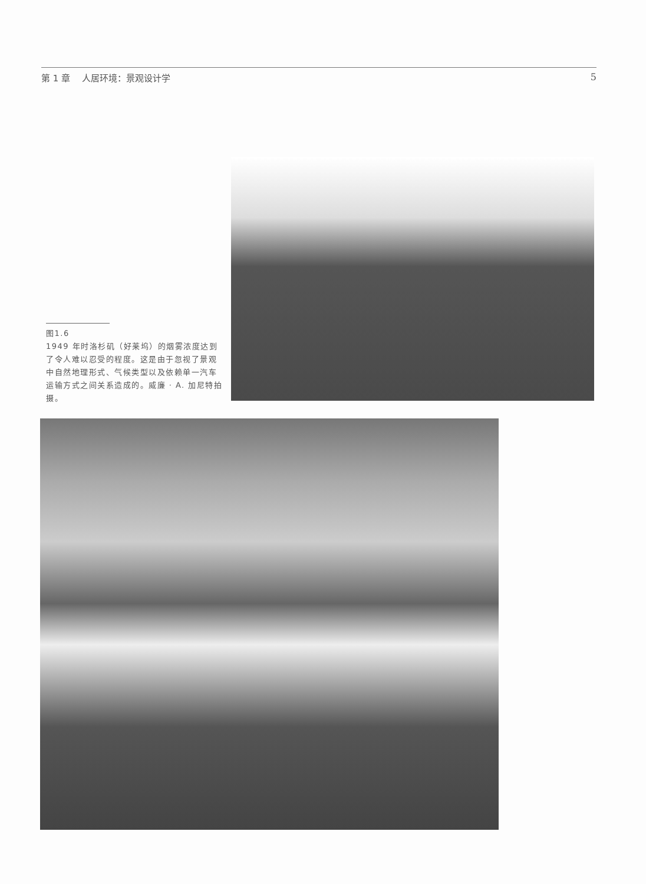第 1 章　 人居环境：景观设计学 5
图1.6
1949 年时洛杉矶（好莱坞）的烟雾浓度达到了令人难以忍受的程度。这是由于忽视了景观中自然地理形式、气候类型以及依赖单一汽车运输方式之间关系造成的。威廉 · A. 加尼特拍摄。